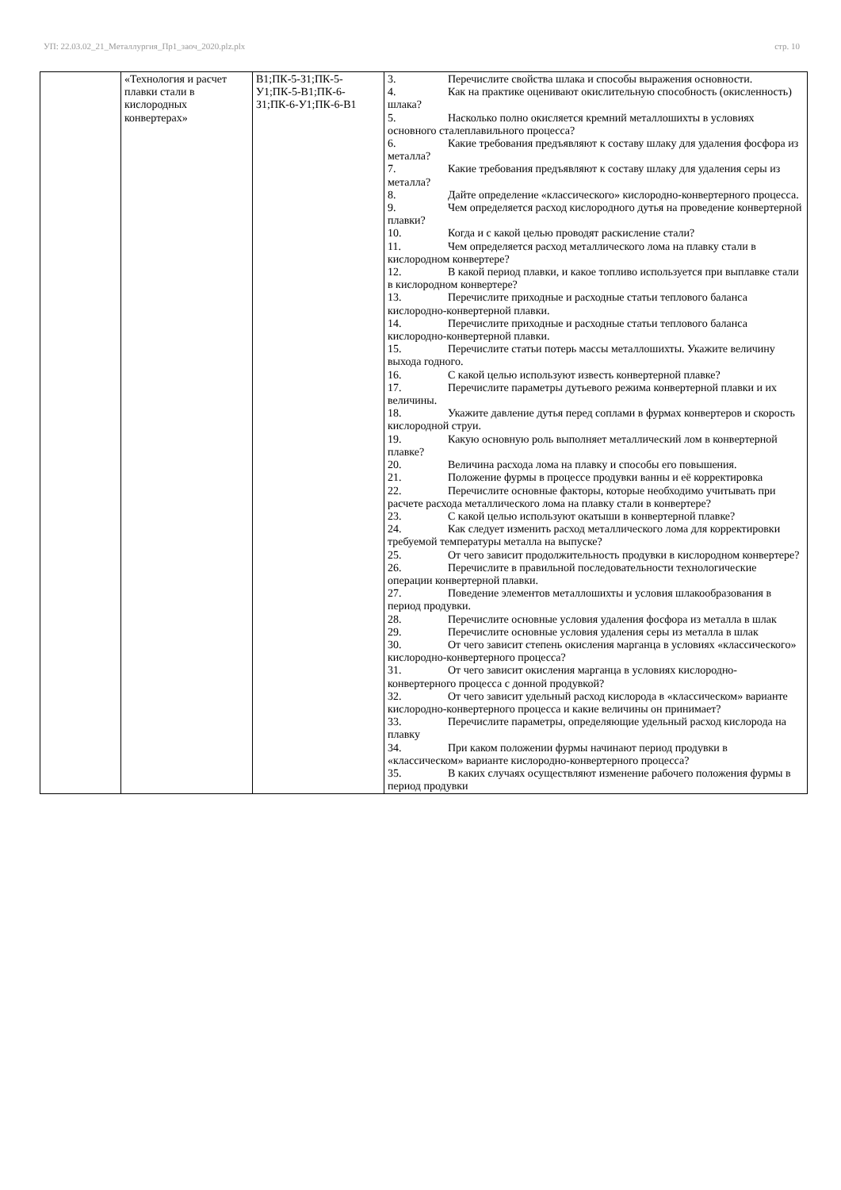УП: 22.03.02_21_Металлургия_Пр1_заоч_2020.plz.plx стр. 10
| | «Технология и расчет плавки стали в кислородных конвертерах» | В1;ПК-5-З1;ПК-5-У1;ПК-5-В1;ПК-6-З1;ПК-6-У1;ПК-6-В1 | 3. Перечислите свойства шлака и способы выражения основности. 4. Как на практике оценивают окислительную способность (окисленность) шлака? 5. Насколько полно окисляется кремний металлошихты в условиях основного сталеплавильного процесса? 6. Какие требования предъявляют к составу шлаку для удаления фосфора из металла? 7. Какие требования предъявляют к составу шлаку для удаления серы из металла? 8. Дайте определение «классического» кислородно-конвертерного процесса. 9. Чем определяется расход кислородного дутья на проведение конвертерной плавки? 10. Когда и с какой целью проводят раскисление стали? 11. Чем определяется расход металлического лома на плавку стали в кислородном конвертере? 12. В какой период плавки, и какое топливо используется при выплавке стали в кислородном конвертере? 13. Перечислите приходные и расходные статьи теплового баланса кислородно-конвертерной плавки. 14. Перечислите приходные и расходные статьи теплового баланса кислородно-конвертерной плавки. 15. Перечислите статьи потерь массы металлошихты. Укажите величину выхода годного. 16. С какой целью используют известь конвертерной плавке? 17. Перечислите параметры дутьевого режима конвертерной плавки и их величины. 18. Укажите давление дутья перед соплами в фурмах конвертеров и скорость кислородной струи. 19. Какую основную роль выполняет металлический лом в конвертерной плавке? 20. Величина расхода лома на плавку и способы его повышения. 21. Положение фурмы в процессе продувки ванны и её корректировка 22. Перечислите основные факторы, которые необходимо учитывать при расчете расхода металлического лома на плавку стали в конвертере? 23. С какой целью используют окатыши в конвертерной плавке? 24. Как следует изменить расход металлического лома для корректировки требуемой температуры металла на выпуске? 25. От чего зависит продолжительность продувки в кислородном конвертере? 26. Перечислите в правильной последовательности технологические операции конвертерной плавки. 27. Поведение элементов металлошихты и условия шлакообразования в период продувки. 28. Перечислите основные условия удаления фосфора из металла в шлак 29. Перечислите основные условия удаления серы из металла в шлак 30. От чего зависит степень окисления марганца в условиях «классического» кислородно-конвертерного процесса? 31. От чего зависит окисления марганца в условиях кислородно-конвертерного процесса с донной продувкой? 32. От чего зависит удельный расход кислорода в «классическом» варианте кислородно-конвертерного процесса и какие величины он принимает? 33. Перечислите параметры, определяющие удельный расход кислорода на плавку 34. При каком положении фурмы начинают период продувки в «классическом» варианте кислородно-конвертерного процесса? 35. В каких случаях осуществляют изменение рабочего положения фурмы в период продувки |